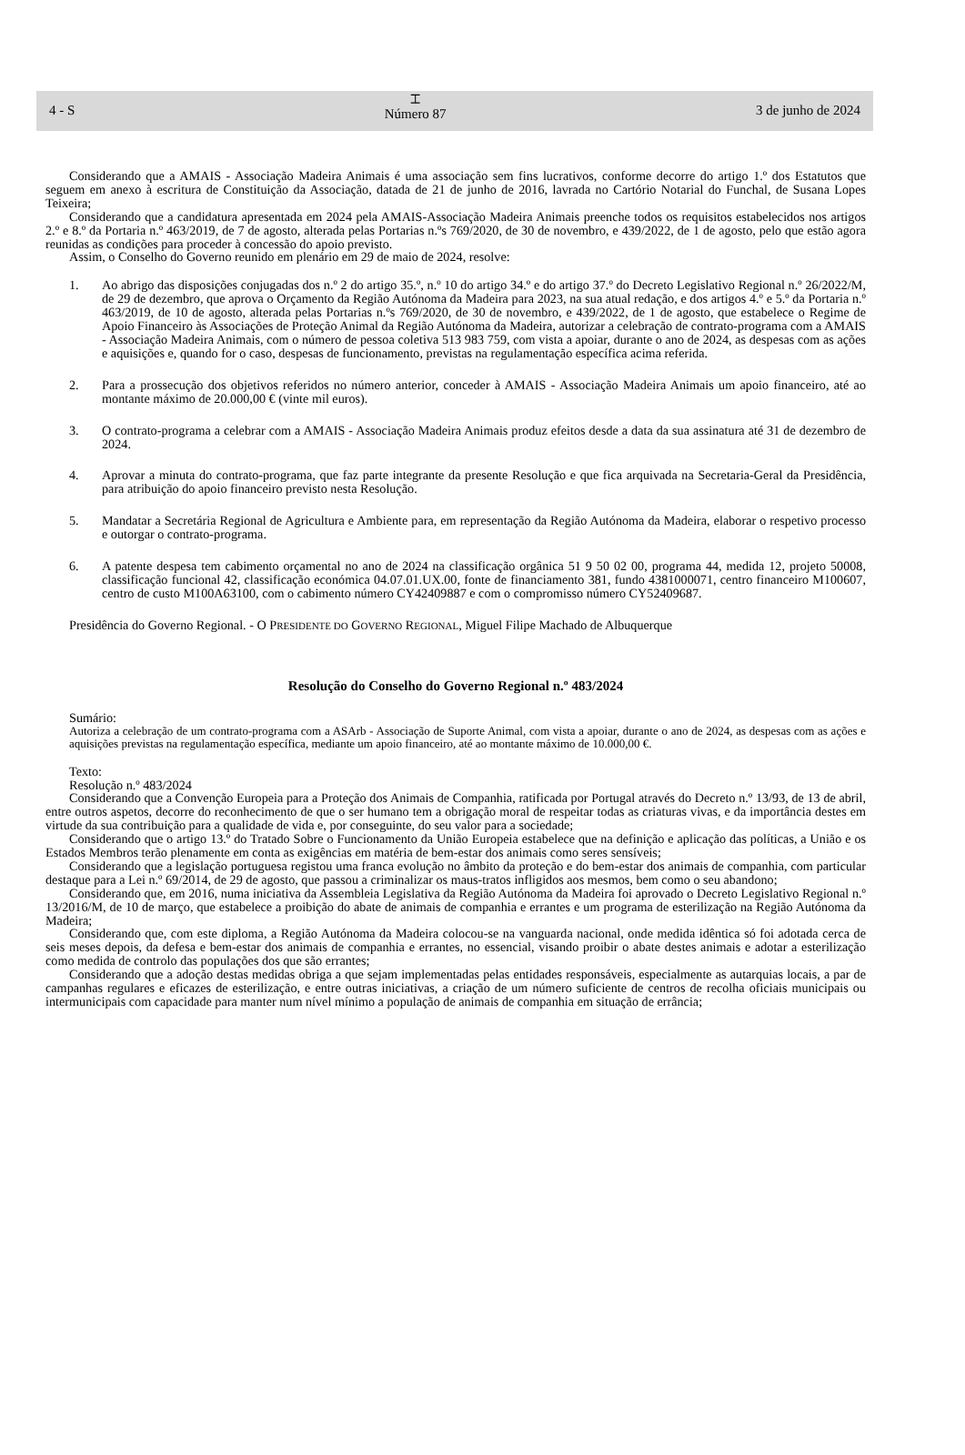4 - S ⌶
Número 87 3 de junho de 2024
Considerando que a AMAIS - Associação Madeira Animais é uma associação sem fins lucrativos, conforme decorre do artigo 1.º dos Estatutos que seguem em anexo à escritura de Constituição da Associação, datada de 21 de junho de 2016, lavrada no Cartório Notarial do Funchal, de Susana Lopes Teixeira;
Considerando que a candidatura apresentada em 2024 pela AMAIS-Associação Madeira Animais preenche todos os requisitos estabelecidos nos artigos 2.º e 8.º da Portaria n.º 463/2019, de 7 de agosto, alterada pelas Portarias n.ºs 769/2020, de 30 de novembro, e 439/2022, de 1 de agosto, pelo que estão agora reunidas as condições para proceder à concessão do apoio previsto.
Assim, o Conselho do Governo reunido em plenário em 29 de maio de 2024, resolve:
1. Ao abrigo das disposições conjugadas dos n.º 2 do artigo 35.º, n.º 10 do artigo 34.º e do artigo 37.º do Decreto Legislativo Regional n.º 26/2022/M, de 29 de dezembro, que aprova o Orçamento da Região Autónoma da Madeira para 2023, na sua atual redação, e dos artigos 4.º e 5.º da Portaria n.º 463/2019, de 10 de agosto, alterada pelas Portarias n.ºs 769/2020, de 30 de novembro, e 439/2022, de 1 de agosto, que estabelece o Regime de Apoio Financeiro às Associações de Proteção Animal da Região Autónoma da Madeira, autorizar a celebração de contrato-programa com a AMAIS - Associação Madeira Animais, com o número de pessoa coletiva 513 983 759, com vista a apoiar, durante o ano de 2024, as despesas com as ações e aquisições e, quando for o caso, despesas de funcionamento, previstas na regulamentação específica acima referida.
2. Para a prossecução dos objetivos referidos no número anterior, conceder à AMAIS - Associação Madeira Animais um apoio financeiro, até ao montante máximo de 20.000,00 € (vinte mil euros).
3. O contrato-programa a celebrar com a AMAIS - Associação Madeira Animais produz efeitos desde a data da sua assinatura até 31 de dezembro de 2024.
4. Aprovar a minuta do contrato-programa, que faz parte integrante da presente Resolução e que fica arquivada na Secretaria-Geral da Presidência, para atribuição do apoio financeiro previsto nesta Resolução.
5. Mandatar a Secretária Regional de Agricultura e Ambiente para, em representação da Região Autónoma da Madeira, elaborar o respetivo processo e outorgar o contrato-programa.
6. A patente despesa tem cabimento orçamental no ano de 2024 na classificação orgânica 51 9 50 02 00, programa 44, medida 12, projeto 50008, classificação funcional 42, classificação económica 04.07.01.UX.00, fonte de financiamento 381, fundo 4381000071, centro financeiro M100607, centro de custo M100A63100, com o cabimento número CY42409887 e com o compromisso número CY52409687.
Presidência do Governo Regional. - O PRESIDENTE DO GOVERNO REGIONAL, Miguel Filipe Machado de Albuquerque
Resolução do Conselho do Governo Regional n.º 483/2024
Sumário:
Autoriza a celebração de um contrato-programa com a ASArb - Associação de Suporte Animal, com vista a apoiar, durante o ano de 2024, as despesas com as ações e aquisições previstas na regulamentação específica, mediante um apoio financeiro, até ao montante máximo de 10.000,00 €.
Texto:
Resolução n.º 483/2024
Considerando que a Convenção Europeia para a Proteção dos Animais de Companhia, ratificada por Portugal através do Decreto n.º 13/93, de 13 de abril, entre outros aspetos, decorre do reconhecimento de que o ser humano tem a obrigação moral de respeitar todas as criaturas vivas, e da importância destes em virtude da sua contribuição para a qualidade de vida e, por conseguinte, do seu valor para a sociedade;
Considerando que o artigo 13.º do Tratado Sobre o Funcionamento da União Europeia estabelece que na definição e aplicação das políticas, a União e os Estados Membros terão plenamente em conta as exigências em matéria de bem-estar dos animais como seres sensíveis;
Considerando que a legislação portuguesa registou uma franca evolução no âmbito da proteção e do bem-estar dos animais de companhia, com particular destaque para a Lei n.º 69/2014, de 29 de agosto, que passou a criminalizar os maus-tratos infligidos aos mesmos, bem como o seu abandono;
Considerando que, em 2016, numa iniciativa da Assembleia Legislativa da Região Autónoma da Madeira foi aprovado o Decreto Legislativo Regional n.º 13/2016/M, de 10 de março, que estabelece a proibição do abate de animais de companhia e errantes e um programa de esterilização na Região Autónoma da Madeira;
Considerando que, com este diploma, a Região Autónoma da Madeira colocou-se na vanguarda nacional, onde medida idêntica só foi adotada cerca de seis meses depois, da defesa e bem-estar dos animais de companhia e errantes, no essencial, visando proibir o abate destes animais e adotar a esterilização como medida de controlo das populações dos que são errantes;
Considerando que a adoção destas medidas obriga a que sejam implementadas pelas entidades responsáveis, especialmente as autarquias locais, a par de campanhas regulares e eficazes de esterilização, e entre outras iniciativas, a criação de um número suficiente de centros de recolha oficiais municipais ou intermunicipais com capacidade para manter num nível mínimo a população de animais de companhia em situação de errância;